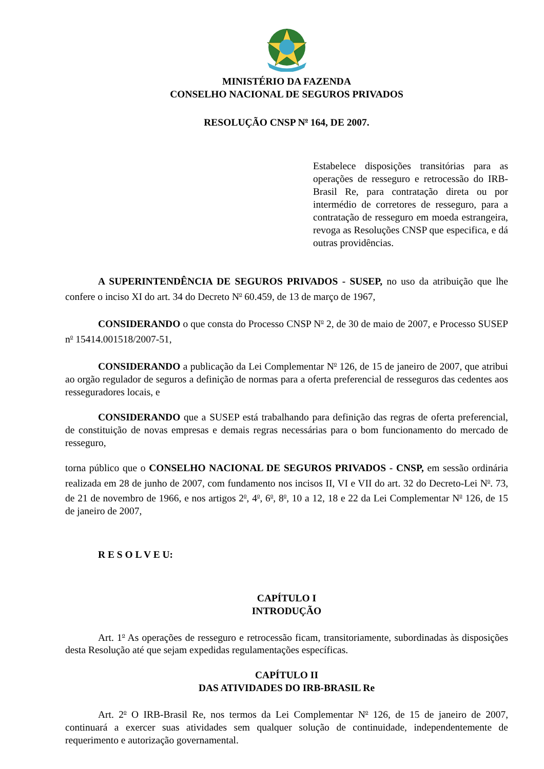MINISTÉRIO DA FAZENDA
CONSELHO NACIONAL DE SEGUROS PRIVADOS
RESOLUÇÃO CNSP N<sup>o</sup> 164, DE 2007.
Estabelece disposições transitórias para as operações de resseguro e retrocessão do IRB-Brasil Re, para contratação direta ou por intermédio de corretores de resseguro, para a contratação de resseguro em moeda estrangeira, revoga as Resoluções CNSP que especifica, e dá outras providências.
A SUPERINTENDÊNCIA DE SEGUROS PRIVADOS - SUSEP, no uso da atribuição que lhe confere o inciso XI do art. 34 do Decreto N<sup>o</sup> 60.459, de 13 de março de 1967,
CONSIDERANDO o que consta do Processo CNSP N<sup>o</sup> 2, de 30 de maio de 2007, e Processo SUSEP n<sup>o</sup> 15414.001518/2007-51,
CONSIDERANDO a publicação da Lei Complementar N<sup>o</sup> 126, de 15 de janeiro de 2007, que atribui ao orgão regulador de seguros a definição de normas para a oferta preferencial de resseguros das cedentes aos resseguradores locais, e
CONSIDERANDO que a SUSEP está trabalhando para definição das regras de oferta preferencial, de constituição de novas empresas e demais regras necessárias para o bom funcionamento do mercado de resseguro,
torna público que o CONSELHO NACIONAL DE SEGUROS PRIVADOS - CNSP, em sessão ordinária realizada em 28 de junho de 2007, com fundamento nos incisos II, VI e VII do art. 32 do Decreto-Lei N<sup>o</sup>. 73, de 21 de novembro de 1966, e nos artigos 2<sup>o</sup>, 4<sup>o</sup>, 6<sup>o</sup>, 8<sup>o</sup>, 10 a 12, 18 e 22 da Lei Complementar N<sup>o</sup> 126, de 15 de janeiro de 2007,
R E S O L V E U:
CAPÍTULO I
INTRODUÇÃO
Art. 1<sup>o</sup> As operações de resseguro e retrocessão ficam, transitoriamente, subordinadas às disposições desta Resolução até que sejam expedidas regulamentações específicas.
CAPÍTULO II
DAS ATIVIDADES DO IRB-BRASIL Re
Art. 2<sup>o</sup> O IRB-Brasil Re, nos termos da Lei Complementar N<sup>o</sup> 126, de 15 de janeiro de 2007, continuará a exercer suas atividades sem qualquer solução de continuidade, independentemente de requerimento e autorização governamental.